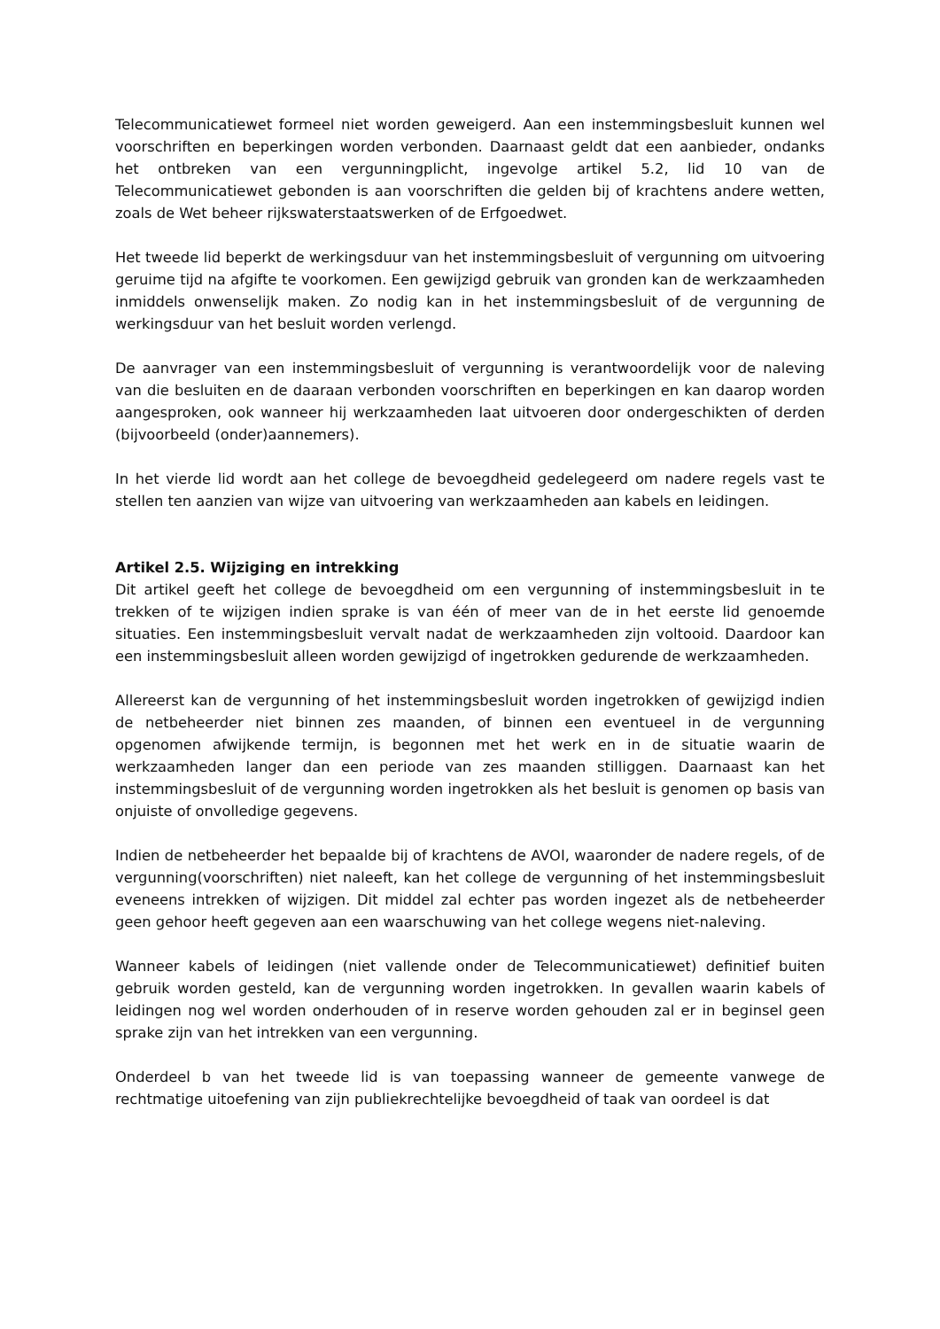Telecommunicatiewet formeel niet worden geweigerd. Aan een instemmingsbesluit kunnen wel voorschriften en beperkingen worden verbonden. Daarnaast geldt dat een aanbieder, ondanks het ontbreken van een vergunningplicht, ingevolge artikel 5.2, lid 10 van de Telecommunicatiewet gebonden is aan voorschriften die gelden bij of krachtens andere wetten, zoals de Wet beheer rijkswaterstaatswerken of de Erfgoedwet.
Het tweede lid beperkt de werkingsduur van het instemmingsbesluit of vergunning om uitvoering geruime tijd na afgifte te voorkomen. Een gewijzigd gebruik van gronden kan de werkzaamheden inmiddels onwenselijk maken. Zo nodig kan in het instemmingsbesluit of de vergunning de werkingsduur van het besluit worden verlengd.
De aanvrager van een instemmingsbesluit of vergunning is verantwoordelijk voor de naleving van die besluiten en de daaraan verbonden voorschriften en beperkingen en kan daarop worden aangesproken, ook wanneer hij werkzaamheden laat uitvoeren door ondergeschikten of derden (bijvoorbeeld (onder)aannemers).
In het vierde lid wordt aan het college de bevoegdheid gedelegeerd om nadere regels vast te stellen ten aanzien van wijze van uitvoering van werkzaamheden aan kabels en leidingen.
Artikel 2.5. Wijziging en intrekking
Dit artikel geeft het college de bevoegdheid om een vergunning of instemmingsbesluit in te trekken of te wijzigen indien sprake is van één of meer van de in het eerste lid genoemde situaties. Een instemmingsbesluit vervalt nadat de werkzaamheden zijn voltooid. Daardoor kan een instemmingsbesluit alleen worden gewijzigd of ingetrokken gedurende de werkzaamheden.
Allereerst kan de vergunning of het instemmingsbesluit worden ingetrokken of gewijzigd indien de netbeheerder niet binnen zes maanden, of binnen een eventueel in de vergunning opgenomen afwijkende termijn, is begonnen met het werk en in de situatie waarin de werkzaamheden langer dan een periode van zes maanden stilliggen. Daarnaast kan het instemmingsbesluit of de vergunning worden ingetrokken als het besluit is genomen op basis van onjuiste of onvolledige gegevens.
Indien de netbeheerder het bepaalde bij of krachtens de AVOI, waaronder de nadere regels, of de vergunning(voorschriften) niet naleeft, kan het college de vergunning of het instemmingsbesluit eveneens intrekken of wijzigen. Dit middel zal echter pas worden ingezet als de netbeheerder geen gehoor heeft gegeven aan een waarschuwing van het college wegens niet-naleving.
Wanneer kabels of leidingen (niet vallende onder de Telecommunicatiewet) definitief buiten gebruik worden gesteld, kan de vergunning worden ingetrokken. In gevallen waarin kabels of leidingen nog wel worden onderhouden of in reserve worden gehouden zal er in beginsel geen sprake zijn van het intrekken van een vergunning.
Onderdeel b van het tweede lid is van toepassing wanneer de gemeente vanwege de rechtmatige uitoefening van zijn publiekrechtelijke bevoegdheid of taak van oordeel is dat